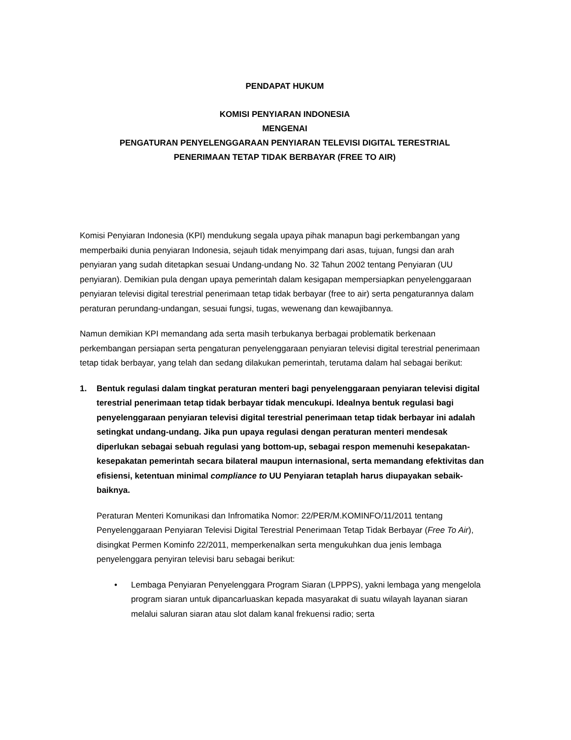PENDAPAT HUKUM
KOMISI PENYIARAN INDONESIA
MENGENAI
PENGATURAN PENYELENGGARAAN PENYIARAN TELEVISI DIGITAL TERESTRIAL
PENERIMAAN TETAP TIDAK BERBAYAR (FREE TO AIR)
Komisi Penyiaran Indonesia (KPI) mendukung segala upaya pihak manapun bagi perkembangan yang memperbaiki dunia penyiaran Indonesia, sejauh tidak menyimpang dari asas, tujuan, fungsi dan arah penyiaran yang sudah ditetapkan sesuai Undang-undang No. 32 Tahun 2002 tentang Penyiaran (UU penyiaran). Demikian pula dengan upaya pemerintah dalam kesigapan mempersiapkan penyelenggaraan penyiaran televisi digital terestrial penerimaan tetap tidak berbayar (free to air) serta pengaturannya dalam peraturan perundang-undangan, sesuai fungsi, tugas, wewenang dan kewajibannya.
Namun demikian KPI memandang ada serta masih terbukanya berbagai problematik berkenaan perkembangan persiapan serta pengaturan penyelenggaraan penyiaran televisi digital terestrial penerimaan tetap tidak berbayar, yang telah dan sedang dilakukan pemerintah, terutama dalam hal sebagai berikut:
1. Bentuk regulasi dalam tingkat peraturan menteri bagi penyelenggaraan penyiaran televisi digital terestrial penerimaan tetap tidak berbayar tidak mencukupi. Idealnya bentuk regulasi bagi penyelenggaraan penyiaran televisi digital terestrial penerimaan tetap tidak berbayar ini adalah setingkat undang-undang. Jika pun upaya regulasi dengan peraturan menteri mendesak diperlukan sebagai sebuah regulasi yang bottom-up, sebagai respon memenuhi kesepakatan-kesepakatan pemerintah secara bilateral maupun internasional, serta memandang efektivitas dan efisiensi, ketentuan minimal compliance to UU Penyiaran tetaplah harus diupayakan sebaik-baiknya.
Peraturan Menteri Komunikasi dan Infromatika Nomor: 22/PER/M.KOMINFO/11/2011 tentang Penyelenggaraan Penyiaran Televisi Digital Terestrial Penerimaan Tetap Tidak Berbayar (Free To Air), disingkat Permen Kominfo 22/2011, memperkenalkan serta mengukuhkan dua jenis lembaga penyelenggara penyiran televisi baru sebagai berikut:
• Lembaga Penyiaran Penyelenggara Program Siaran (LPPPS), yakni lembaga yang mengelola program siaran untuk dipancarluaskan kepada masyarakat di suatu wilayah layanan siaran melalui saluran siaran atau slot dalam kanal frekuensi radio; serta